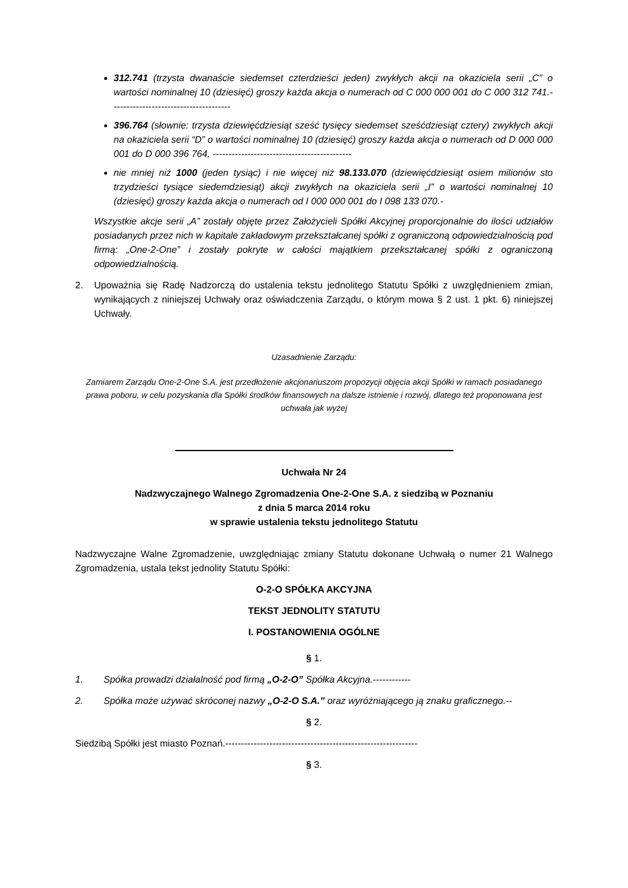312.741 (trzysta dwanaście siedemset czterdzieści jeden) zwykłych akcji na okaziciela serii „C” o wartości nominalnej 10 (dziesięć) groszy każda akcja o numerach od C 000 000 001 do C 000 312 741.--------------------------------------
396.764 (słownie: trzysta dziewięćdziesiąt sześć tysięcy siedemset sześćdziesiąt cztery) zwykłych akcji na okaziciela serii “D” o wartości nominalnej 10 (dziesięć) groszy każda akcja o numerach od D 000 000 001 do D 000 396 764, --------------------------------------------
nie mniej niż 1000 (jeden tysiąc) i nie więcej niż 98.133.070 (dziewięćdziesiąt osiem milionów sto trzydzieści tysiące siedemdziesiąt) akcji zwykłych na okaziciela serii „I” o wartości nominalnej 10 (dziesięć) groszy każda akcja o numerach od I 000 000 001 do I 098 133 070.-
Wszystkie akcje serii „A” zostały objęte przez Założycieli Spółki Akcyjnej proporcjonalnie do ilości udziałów posiadanych przez nich w kapitale zakładowym przekształcanej spółki z ograniczoną odpowiedzialnością pod firmą: „One-2-One” i zostały pokryte w całości majątkiem przekształcanej spółki z ograniczoną odpowiedzialnością.
2. Upoważnia się Radę Nadzorczą do ustalenia tekstu jednolitego Statutu Spółki z uwzględnieniem zmian, wynikających z niniejszej Uchwały oraz oświadczenia Zarządu, o którym mowa § 2 ust. 1 pkt. 6) niniejszej Uchwały.
Uzasadnienie Zarządu:
Zamiarem Zarządu One-2-One S.A. jest przedłożenie akcjonariuszom propozycji objęcia akcji Spółki w ramach posiadanego prawa poboru, w celu pozyskania dla Spółki środków finansowych na dalsze istnienie i rozwój, dlatego też proponowana jest uchwała jak wyżej
Uchwała Nr 24
Nadzwyczajnego Walnego Zgromadzenia One-2-One S.A. z siedzibą w Poznaniu
z dnia 5 marca 2014 roku
w sprawie ustalenia tekstu jednolitego Statutu
Nadzwyczajne Walne Zgromadzenie, uwzględniając zmiany Statutu dokonane Uchwałą o numer 21 Walnego Zgromadzenia, ustala tekst jednolity Statutu Spółki:
O-2-O SPÓŁKA AKCYJNA
TEKST JEDNOLITY STATUTU
I. POSTANOWIENIA OGÓLNE
§ 1.
1. Spółka prowadzi działalność pod firmą „O-2-O” Spółka Akcyjna.------------
2. Spółka może używać skróconej nazwy „O-2-O S.A.” oraz wyróżniającego ją znaku graficznego.--
§ 2.
Siedzibą Spółki jest miasto Poznań.-------------------------------------------------------------
§ 3.